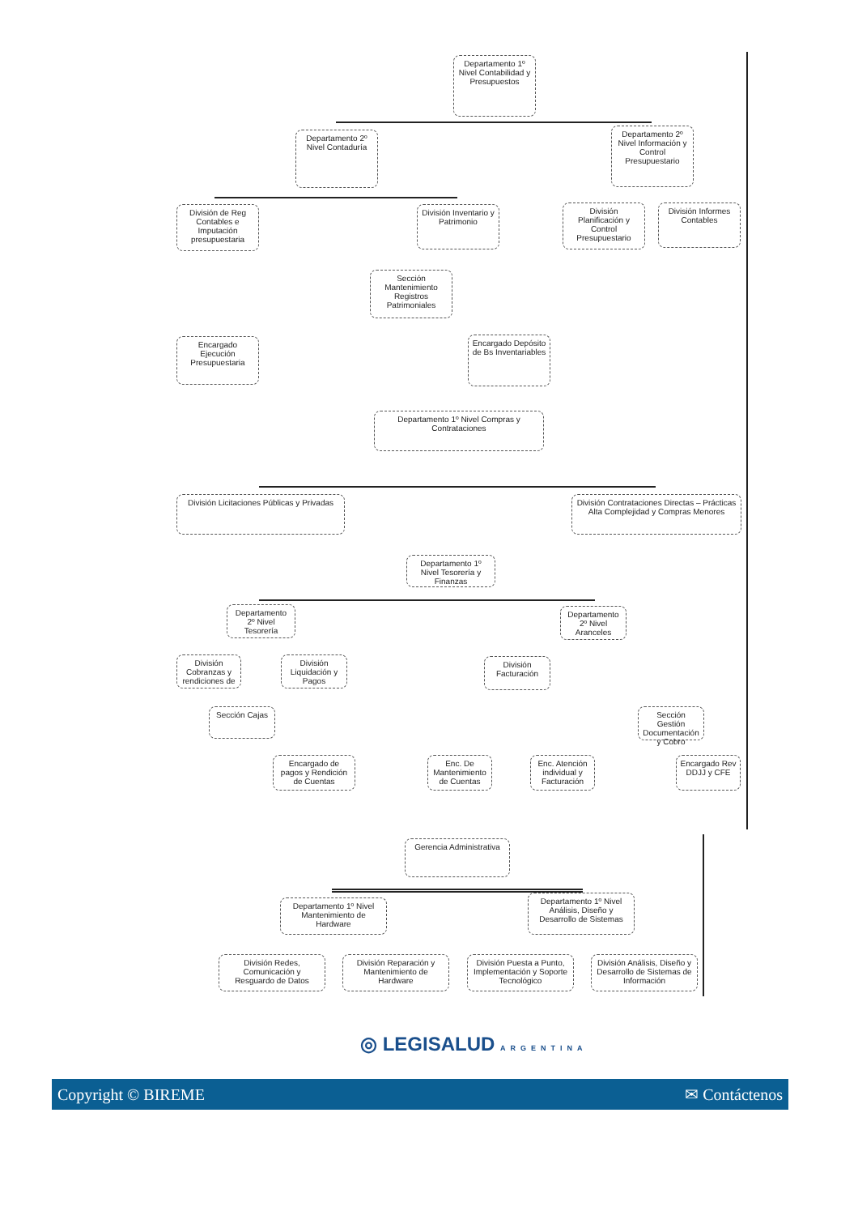Departamento 1º Nivel Contabilidad y Presupuestos
Departamento 2º Nivel Contaduría
Departamento 2º Nivel Información y Control Presupuestario
División de Reg Contables e Imputación presupuestaria
División Inventario y Patrimonio
División Planificación y Control Presupuestario
División Informes Contables
Sección Mantenimiento Registros Patrimoniales
Encargado Ejecución Presupuestaria
Encargado Depósito de Bs Inventariables
Departamento 1º Nivel Compras y Contrataciones
División Licitaciones Públicas y Privadas
División Contrataciones Directas – Prácticas Alta Complejidad y Compras Menores
Departamento 1º Nivel Tesorería y Finanzas
Departamento 2º Nivel Tesorería
Departamento 2º Nivel Aranceles
División Cobranzas y rendiciones de
División Liquidación y Pagos
División Facturación
Sección Cajas
Sección Gestión Documentación y Cobro
Encargado de pagos y Rendición de Cuentas
Enc. De Mantenimiento de Cuentas
Enc. Atención individual y Facturación
Encargado Rev DDJJ y CFE
Gerencia Administrativa
Departamento 1º Nivel Mantenimiento de Hardware
Departamento 1º Nivel Análisis, Diseño y Desarrollo de Sistemas
División Redes, Comunicación y Resguardo de Datos
División Reparación y Mantenimiento de Hardware
División Puesta a Punto, Implementación y Soporte Tecnológico
División Análisis, Diseño y Desarrollo de Sistemas de Información
◎ LEGISALUD ARGENTINA
Copyright © BIREME ✉ Contáctenos